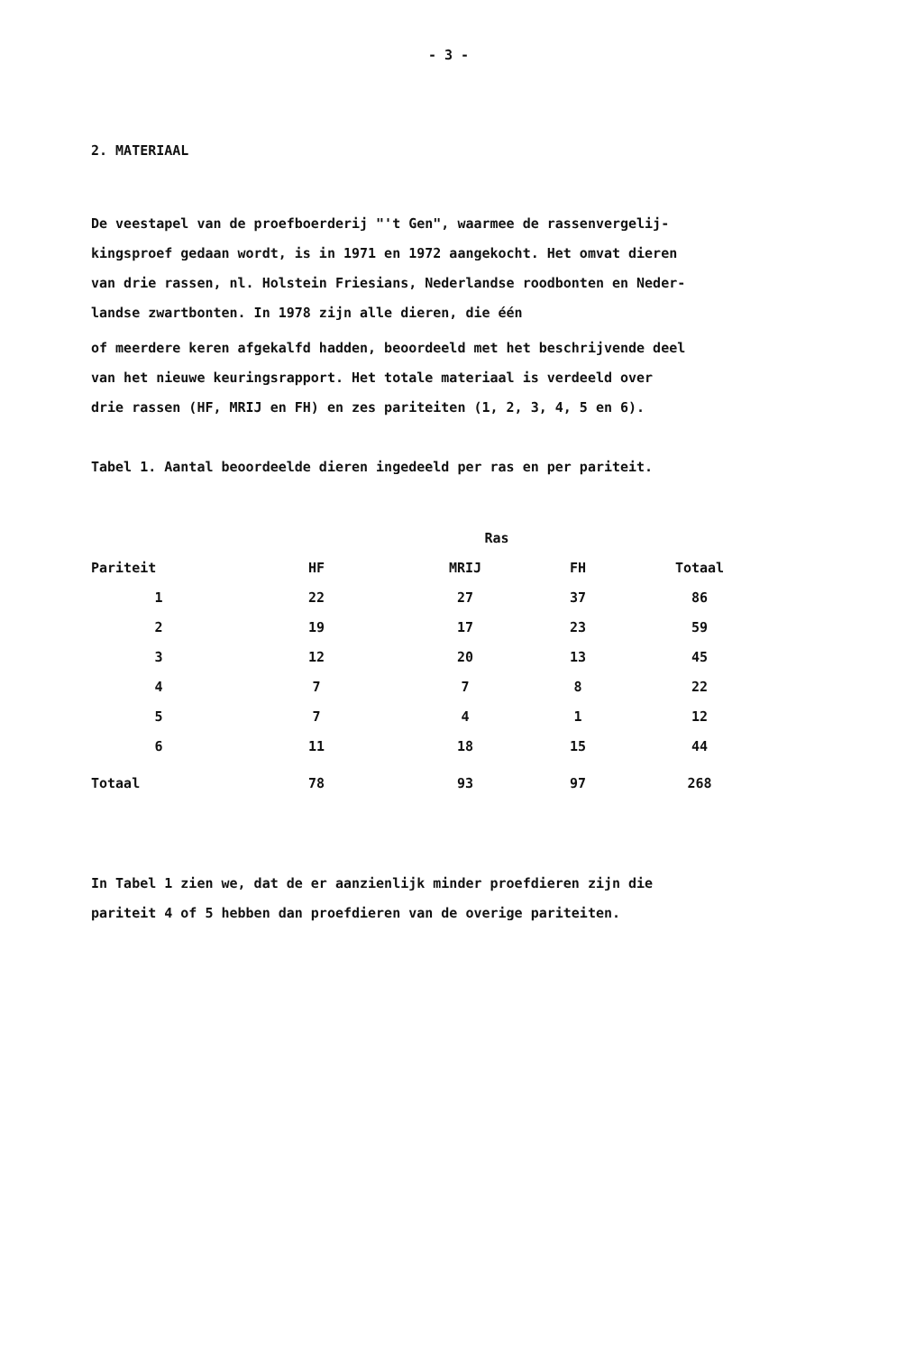- 3 -
2. MATERIAAL
De veestapel van de proefboerderij "'t Gen", waarmee de rassenvergelij-
kingsproef gedaan wordt, is in 1971 en 1972 aangekocht. Het omvat dieren
van drie rassen, nl. Holstein Friesians, Nederlandse roodbonten en Neder-
landse zwartbonten. In 1978 zijn alle dieren, die één
of meerdere keren afgekalfd hadden, beoordeeld met het beschrijvende deel
van het nieuwe keuringsrapport. Het totale materiaal is verdeeld over
drie rassen (HF, MRIJ en FH) en zes pariteiten (1, 2, 3, 4, 5 en 6).
Tabel 1. Aantal beoordeelde dieren ingedeeld per ras en per pariteit.
| | Ras | | | |
| --- | --- | --- | --- | --- |
| Pariteit | HF | MRIJ | FH | Totaal |
| 1 | 22 | 27 | 37 | 86 |
| 2 | 19 | 17 | 23 | 59 |
| 3 | 12 | 20 | 13 | 45 |
| 4 | 7 | 7 | 8 | 22 |
| 5 | 7 | 4 | 1 | 12 |
| 6 | 11 | 18 | 15 | 44 |
| Totaal | 78 | 93 | 97 | 268 |
In Tabel 1 zien we, dat de er aanzienlijk minder proefdieren zijn die
pariteit 4 of 5 hebben dan proefdieren van de overige pariteiten.